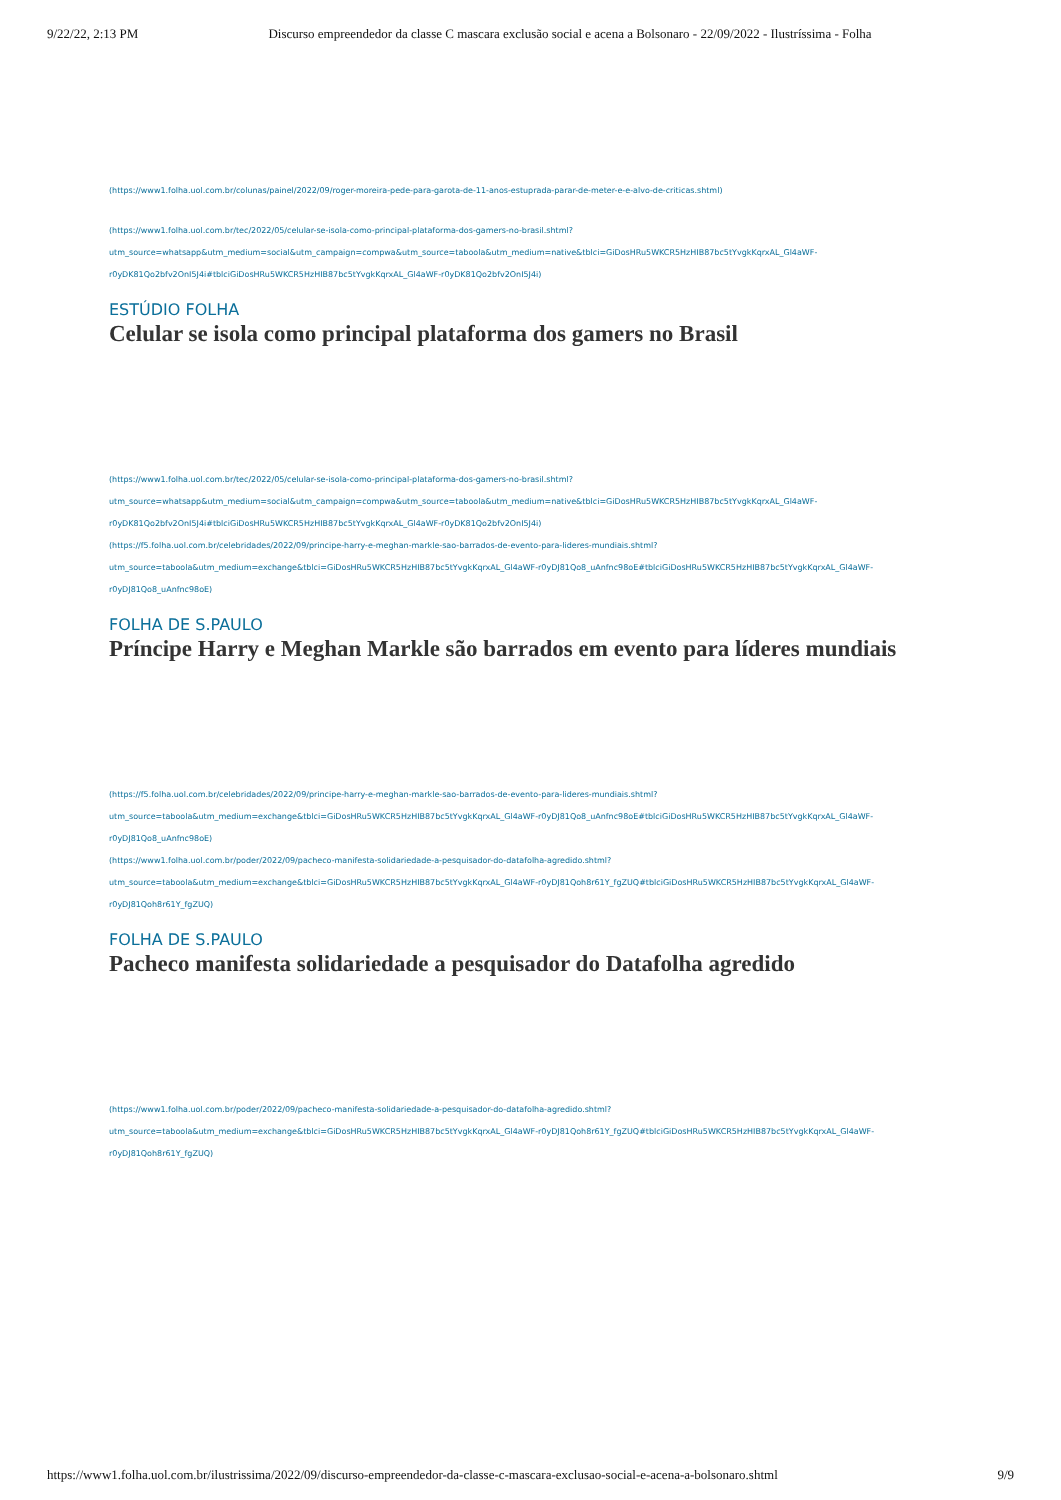9/22/22, 2:13 PM Discurso empreendedor da classe C mascara exclusão social e acena a Bolsonaro - 22/09/2022 - Ilustríssima - Folha
(https://www1.folha.uol.com.br/colunas/painel/2022/09/roger-moreira-pede-para-garota-de-11-anos-estuprada-parar-de-meter-e-e-alvo-de-criticas.shtml)
(https://www1.folha.uol.com.br/tec/2022/05/celular-se-isola-como-principal-plataforma-dos-gamers-no-brasil.shtml?
utm_source=whatsapp&utm_medium=social&utm_campaign=compwa&utm_source=taboola&utm_medium=native&tblci=GiDosHRu5WKCR5HzHIB87bc5tYvgkKqrxAL_Gl4aWF-
r0yDK81Qo2bfv2OnI5J4i#tblciGiDosHRu5WKCR5HzHIB87bc5tYvgkKqrxAL_Gl4aWF-r0yDK81Qo2bfv2OnI5J4i)
ESTÚDIO FOLHA
Celular se isola como principal plataforma dos gamers no Brasil
(https://www1.folha.uol.com.br/tec/2022/05/celular-se-isola-como-principal-plataforma-dos-gamers-no-brasil.shtml?
utm_source=whatsapp&utm_medium=social&utm_campaign=compwa&utm_source=taboola&utm_medium=native&tblci=GiDosHRu5WKCR5HzHIB87bc5tYvgkKqrxAL_Gl4aWF-
r0yDK81Qo2bfv2OnI5J4i#tblciGiDosHRu5WKCR5HzHIB87bc5tYvgkKqrxAL_Gl4aWF-r0yDK81Qo2bfv2OnI5J4i)
(https://f5.folha.uol.com.br/celebridades/2022/09/principe-harry-e-meghan-markle-sao-barrados-de-evento-para-lideres-mundiais.shtml?
utm_source=taboola&utm_medium=exchange&tblci=GiDosHRu5WKCR5HzHIB87bc5tYvgkKqrxAL_Gl4aWF-r0yDJ81Qo8_uAnfnc98oE#tblciGiDosHRu5WKCR5HzHIB87bc5tYvgkKqrxAL_Gl4aWF-
r0yDJ81Qo8_uAnfnc98oE)
FOLHA DE S.PAULO
Príncipe Harry e Meghan Markle são barrados em evento para líderes mundiais
(https://f5.folha.uol.com.br/celebridades/2022/09/principe-harry-e-meghan-markle-sao-barrados-de-evento-para-lideres-mundiais.shtml?
utm_source=taboola&utm_medium=exchange&tblci=GiDosHRu5WKCR5HzHIB87bc5tYvgkKqrxAL_Gl4aWF-r0yDJ81Qo8_uAnfnc98oE#tblciGiDosHRu5WKCR5HzHIB87bc5tYvgkKqrxAL_Gl4aWF-
r0yDJ81Qo8_uAnfnc98oE)
(https://www1.folha.uol.com.br/poder/2022/09/pacheco-manifesta-solidariedade-a-pesquisador-do-datafolha-agredido.shtml?
utm_source=taboola&utm_medium=exchange&tblci=GiDosHRu5WKCR5HzHIB87bc5tYvgkKqrxAL_Gl4aWF-r0yDJ81Qoh8r61Y_fgZUQ#tblciGiDosHRu5WKCR5HzHIB87bc5tYvgkKqrxAL_Gl4aWF-
r0yDJ81Qoh8r61Y_fgZUQ)
FOLHA DE S.PAULO
Pacheco manifesta solidariedade a pesquisador do Datafolha agredido
(https://www1.folha.uol.com.br/poder/2022/09/pacheco-manifesta-solidariedade-a-pesquisador-do-datafolha-agredido.shtml?
utm_source=taboola&utm_medium=exchange&tblci=GiDosHRu5WKCR5HzHIB87bc5tYvgkKqrxAL_Gl4aWF-r0yDJ81Qoh8r61Y_fgZUQ#tblciGiDosHRu5WKCR5HzHIB87bc5tYvgkKqrxAL_Gl4aWF-
r0yDJ81Qoh8r61Y_fgZUQ)
https://www1.folha.uol.com.br/ilustrissima/2022/09/discurso-empreendedor-da-classe-c-mascara-exclusao-social-e-acena-a-bolsonaro.shtml 9/9